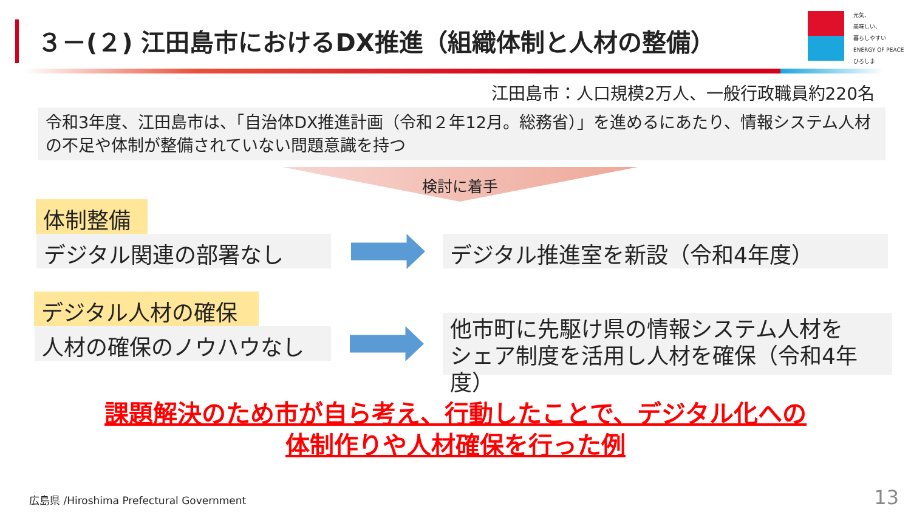３－(２) 江田島市におけるDX推進（組織体制と人材の整備）
元気、
美味しい、
暮らしやすい
ENERGY OF PEACE
ひろしま
江田島市：人口規模2万人、一般行政職員約220名
令和3年度、江田島市は、「自治体DX推進計画（令和２年12月。総務省）」を進めるにあたり、情報システム人材の不足や体制が整備されていない問題意識を持つ
検討に着手
体制整備
デジタル関連の部署なし デジタル推進室を新設（令和4年度）
デジタル人材の確保
人材の確保のノウハウなし
他市町に先駆け県の情報システム人材を
シェア制度を活用し人材を確保（令和4年度）
課題解決のため市が自ら考え、行動したことで、デジタル化への
体制作りや人材確保を行った例
広島県 /Hiroshima Prefectural Government
13